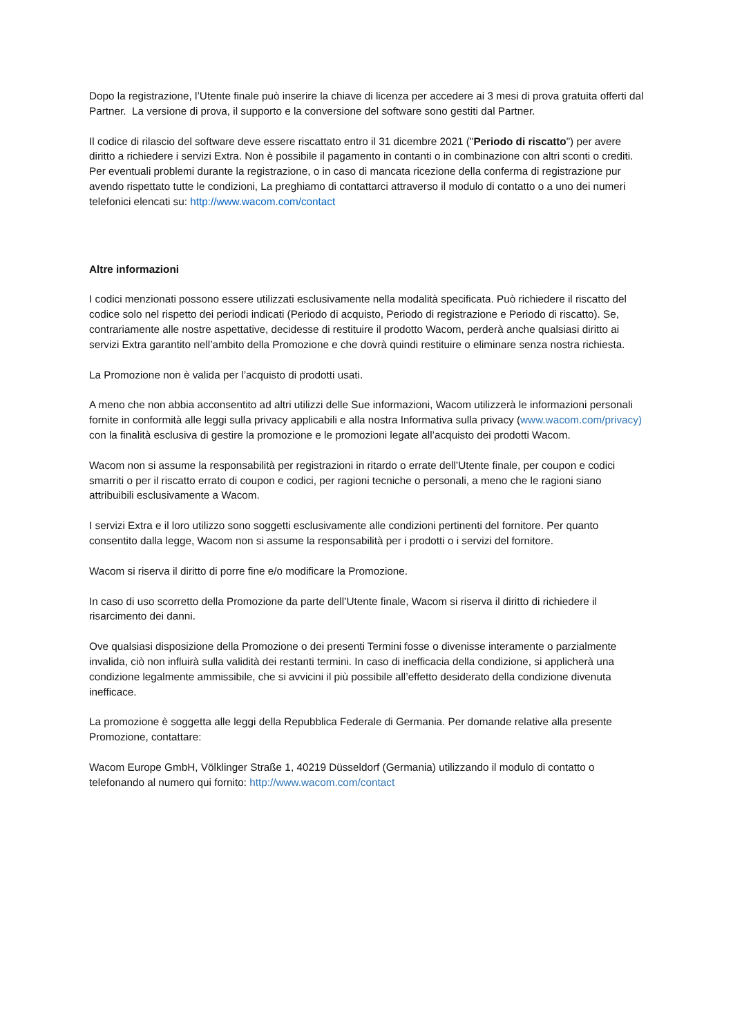Dopo la registrazione, l’Utente finale può inserire la chiave di licenza per accedere ai 3 mesi di prova gratuita offerti dal Partner. La versione di prova, il supporto e la conversione del software sono gestiti dal Partner.
Il codice di rilascio del software deve essere riscattato entro il 31 dicembre 2021 ("Periodo di riscatto") per avere diritto a richiedere i servizi Extra. Non è possibile il pagamento in contanti o in combinazione con altri sconti o crediti.
Per eventuali problemi durante la registrazione, o in caso di mancata ricezione della conferma di registrazione pur avendo rispettato tutte le condizioni, La preghiamo di contattarci attraverso il modulo di contatto o a uno dei numeri telefonici elencati su: http://www.wacom.com/contact
Altre informazioni
I codici menzionati possono essere utilizzati esclusivamente nella modalità specificata. Può richiedere il riscatto del codice solo nel rispetto dei periodi indicati (Periodo di acquisto, Periodo di registrazione e Periodo di riscatto). Se, contrariamente alle nostre aspettative, decidesse di restituire il prodotto Wacom, perderà anche qualsiasi diritto ai servizi Extra garantito nell’ambito della Promozione e che dovrà quindi restituire o eliminare senza nostra richiesta.
La Promozione non è valida per l’acquisto di prodotti usati.
A meno che non abbia acconsentito ad altri utilizzi delle Sue informazioni, Wacom utilizzerà le informazioni personali fornite in conformità alle leggi sulla privacy applicabili e alla nostra Informativa sulla privacy (www.wacom.com/privacy) con la finalità esclusiva di gestire la promozione e le promozioni legate all’acquisto dei prodotti Wacom.
Wacom non si assume la responsabilità per registrazioni in ritardo o errate dell’Utente finale, per coupon e codici smarriti o per il riscatto errato di coupon e codici, per ragioni tecniche o personali, a meno che le ragioni siano attribuibili esclusivamente a Wacom.
I servizi Extra e il loro utilizzo sono soggetti esclusivamente alle condizioni pertinenti del fornitore. Per quanto consentito dalla legge, Wacom non si assume la responsabilità per i prodotti o i servizi del fornitore.
Wacom si riserva il diritto di porre fine e/o modificare la Promozione.
In caso di uso scorretto della Promozione da parte dell’Utente finale, Wacom si riserva il diritto di richiedere il risarcimento dei danni.
Ove qualsiasi disposizione della Promozione o dei presenti Termini fosse o divenisse interamente o parzialmente invalida, ciò non influirà sulla validità dei restanti termini. In caso di inefficacia della condizione, si applicherà una condizione legalmente ammissibile, che si avvicini il più possibile all’effetto desiderato della condizione divenuta inefficace.
La promozione è soggetta alle leggi della Repubblica Federale di Germania. Per domande relative alla presente Promozione, contattare:
Wacom Europe GmbH, Völklinger Straße 1, 40219 Düsseldorf (Germania) utilizzando il modulo di contatto o telefonando al numero qui fornito: http://www.wacom.com/contact